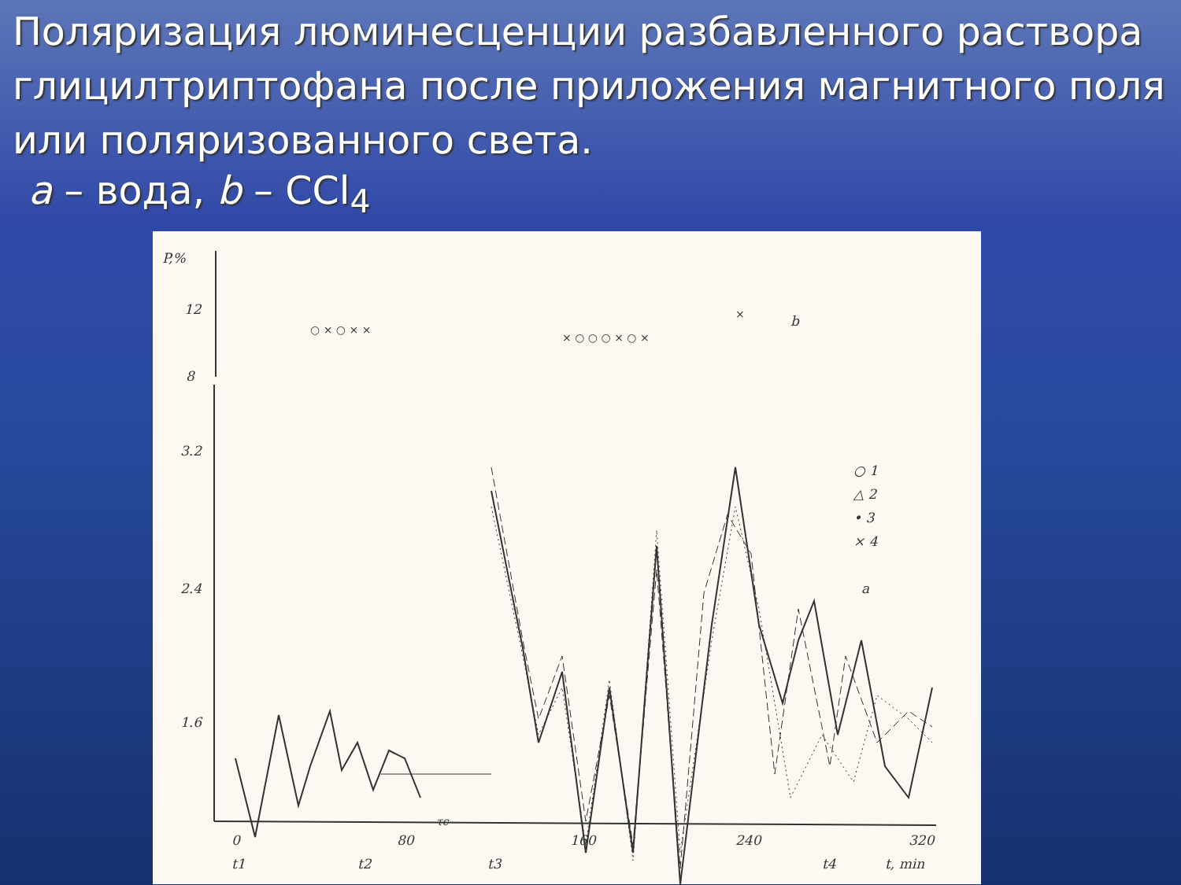Поляризация люминесценции разбавленного раствора глицилтриптофана после приложения магнитного поля или поляризованного света.
a – вода, b – CCl<sub>4</sub>
P,%
12
8
3.2
2.4
1.6
0
80
160
240
320
t1
t2
t3
t4
t, min
b
a
○ 1
△ 2
• 3
× 4
τc
○ × ○ × ×
× ○ ○ ○ × ○ ×
×